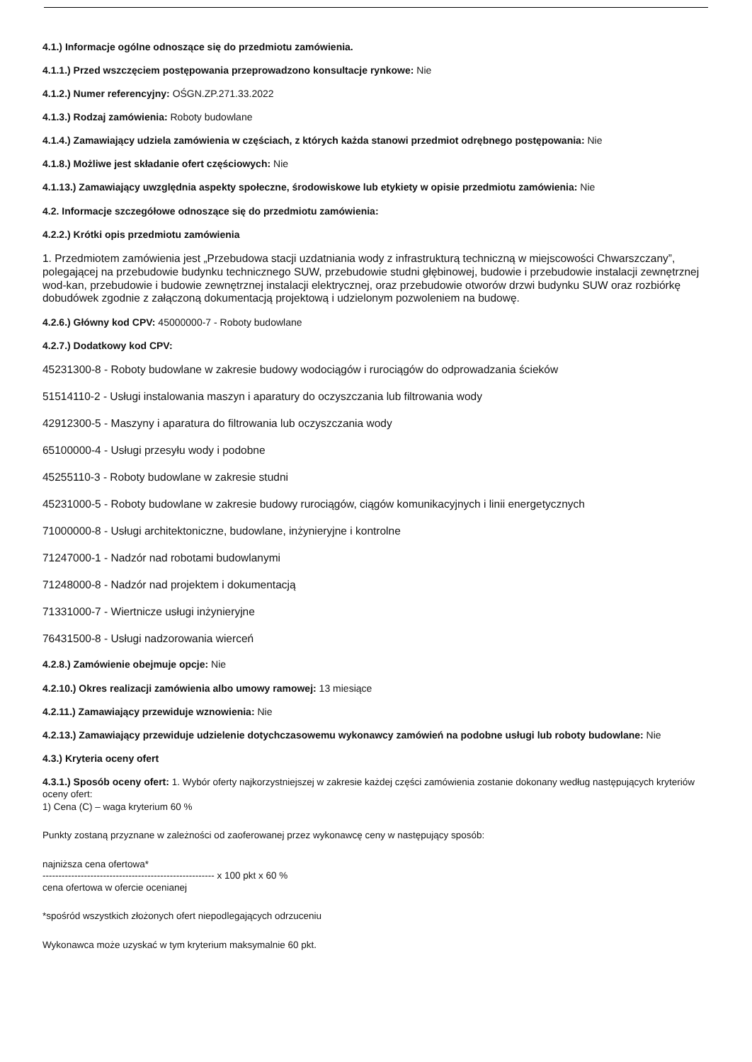4.1.) Informacje ogólne odnoszące się do przedmiotu zamówienia.
4.1.1.) Przed wszczęciem postępowania przeprowadzono konsultacje rynkowe: Nie
4.1.2.) Numer referencyjny: OŚGN.ZP.271.33.2022
4.1.3.) Rodzaj zamówienia: Roboty budowlane
4.1.4.) Zamawiający udziela zamówienia w częściach, z których każda stanowi przedmiot odrębnego postępowania: Nie
4.1.8.) Możliwe jest składanie ofert częściowych: Nie
4.1.13.) Zamawiający uwzględnia aspekty społeczne, środowiskowe lub etykiety w opisie przedmiotu zamówienia: Nie
4.2. Informacje szczegółowe odnoszące się do przedmiotu zamówienia:
4.2.2.) Krótki opis przedmiotu zamówienia
1. Przedmiotem zamówienia jest „Przebudowa stacji uzdatniania wody z infrastrukturą techniczną w miejscowości Chwarszczany”, polegającej na przebudowie budynku technicznego SUW, przebudowie studni głębinowej, budowie i przebudowie instalacji zewnętrznej wod-kan, przebudowie i budowie zewnętrznej instalacji elektrycznej, oraz przebudowie otworów drzwi budynku SUW oraz rozbiórkę dobudówek zgodnie z załączoną dokumentacją projektową i udzielonym pozwoleniem na budowę.
4.2.6.) Główny kod CPV: 45000000-7 - Roboty budowlane
4.2.7.) Dodatkowy kod CPV:
45231300-8 - Roboty budowlane w zakresie budowy wodociągów i rurociągów do odprowadzania ścieków
51514110-2 - Usługi instalowania maszyn i aparatury do oczyszczania lub filtrowania wody
42912300-5 - Maszyny i aparatura do filtrowania lub oczyszczania wody
65100000-4 - Usługi przesyłu wody i podobne
45255110-3 - Roboty budowlane w zakresie studni
45231000-5 - Roboty budowlane w zakresie budowy rurociągów, ciągów komunikacyjnych i linii energetycznych
71000000-8 - Usługi architektoniczne, budowlane, inżynieryjne i kontrolne
71247000-1 - Nadzór nad robotami budowlanymi
71248000-8 - Nadzór nad projektem i dokumentacją
71331000-7 - Wiertnicze usługi inżynieryjne
76431500-8 - Usługi nadzorowania wierceń
4.2.8.) Zamówienie obejmuje opcje: Nie
4.2.10.) Okres realizacji zamówienia albo umowy ramowej: 13 miesiące
4.2.11.) Zamawiający przewiduje wznowienia: Nie
4.2.13.) Zamawiający przewiduje udzielenie dotychczasowemu wykonawcy zamówień na podobne usługi lub roboty budowlane: Nie
4.3.) Kryteria oceny ofert
4.3.1.) Sposób oceny ofert: 1. Wybór oferty najkorzystniejszej w zakresie każdej części zamówienia zostanie dokonany według następujących kryteriów oceny ofert:
1) Cena (C) – waga kryterium 60 %
Punkty zostaną przyznane w zależności od zaoferowanej przez wykonawcę ceny w następujący sposób:
najniższa cena ofertowa*
------------------------------------------------------ x 100 pkt x 60 %
cena ofertowa w ofercie ocenianej
*spośród wszystkich złożonych ofert niepodlegających odrzuceniu
Wykonawca może uzyskać w tym kryterium maksymalnie 60 pkt.